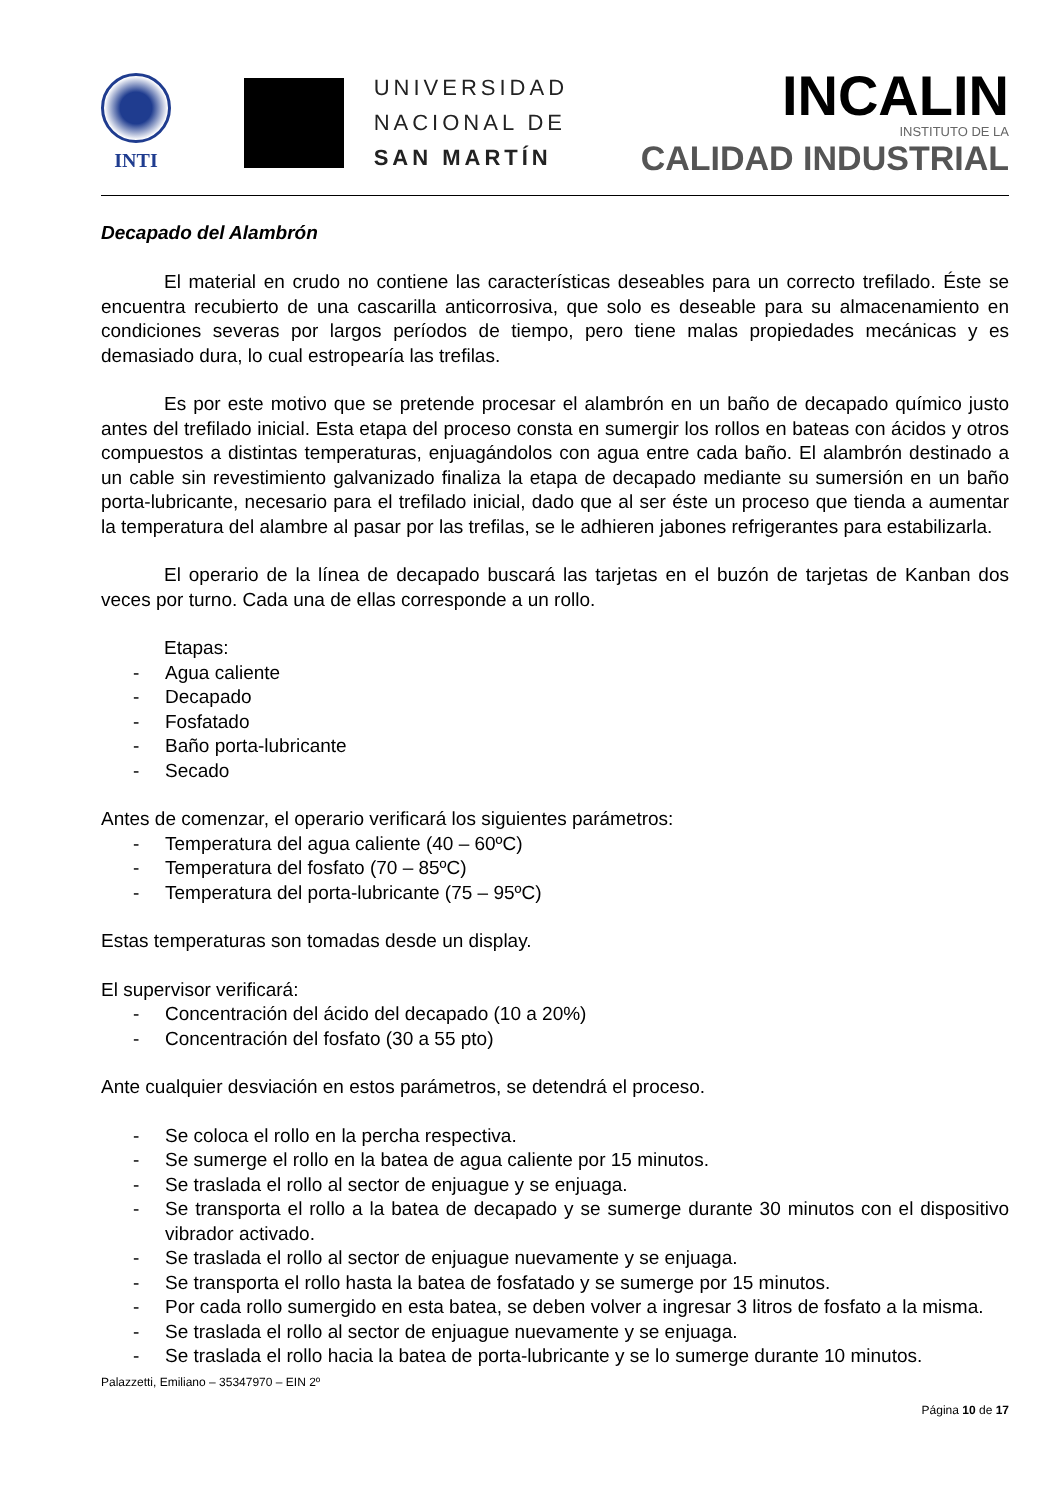INTI
UNIVERSIDAD
NACIONAL DE
SAN MARTÍN
INCALIN
INSTITUTO DE LA
CALIDAD INDUSTRIAL
Decapado del Alambrón
El material en crudo no contiene las características deseables para un correcto trefilado. Éste se encuentra recubierto de una cascarilla anticorrosiva, que solo es deseable para su almacenamiento en condiciones severas por largos períodos de tiempo, pero tiene malas propiedades mecánicas y es demasiado dura, lo cual estropearía las trefilas.
Es por este motivo que se pretende procesar el alambrón en un baño de decapado químico justo antes del trefilado inicial. Esta etapa del proceso consta en sumergir los rollos en bateas con ácidos y otros compuestos a distintas temperaturas, enjuagándolos con agua entre cada baño. El alambrón destinado a un cable sin revestimiento galvanizado finaliza la etapa de decapado mediante su sumersión en un baño porta-lubricante, necesario para el trefilado inicial, dado que al ser éste un proceso que tienda a aumentar la temperatura del alambre al pasar por las trefilas, se le adhieren jabones refrigerantes para estabilizarla.
El operario de la línea de decapado buscará las tarjetas en el buzón de tarjetas de Kanban dos veces por turno. Cada una de ellas corresponde a un rollo.
Etapas:
- Agua caliente
- Decapado
- Fosfatado
- Baño porta-lubricante
- Secado
Antes de comenzar, el operario verificará los siguientes parámetros:
- Temperatura del agua caliente (40 – 60ºC)
- Temperatura del fosfato (70 – 85ºC)
- Temperatura del porta-lubricante (75 – 95ºC)
Estas temperaturas son tomadas desde un display.
El supervisor verificará:
- Concentración del ácido del decapado (10 a 20%)
- Concentración del fosfato (30 a 55 pto)
Ante cualquier desviación en estos parámetros, se detendrá el proceso.
- Se coloca el rollo en la percha respectiva.
- Se sumerge el rollo en la batea de agua caliente por 15 minutos.
- Se traslada el rollo al sector de enjuague y se enjuaga.
- Se transporta el rollo a la batea de decapado y se sumerge durante 30 minutos con el dispositivo vibrador activado.
- Se traslada el rollo al sector de enjuague nuevamente y se enjuaga.
- Se transporta el rollo hasta la batea de fosfatado y se sumerge por 15 minutos.
- Por cada rollo sumergido en esta batea, se deben volver a ingresar 3 litros de fosfato a la misma.
- Se traslada el rollo al sector de enjuague nuevamente y se enjuaga.
- Se traslada el rollo hacia la batea de porta-lubricante y se lo sumerge durante 10 minutos.
Palazzetti, Emiliano – 35347970 – EIN 2º
Página 10 de 17